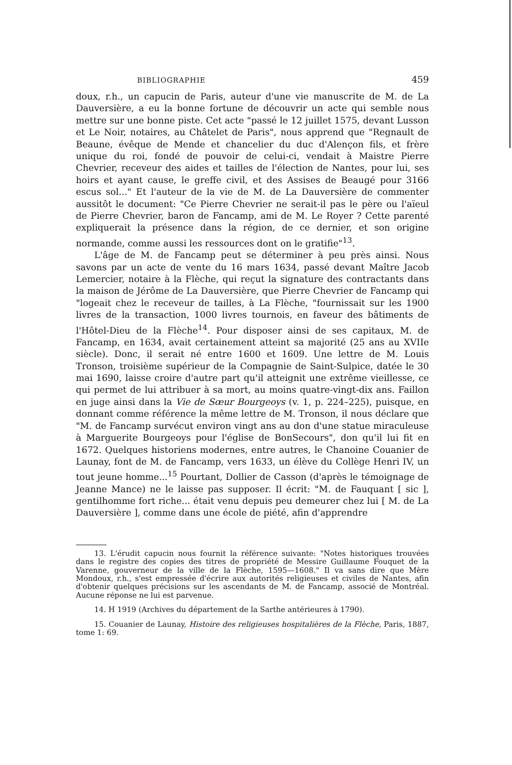BIBLIOGRAPHIE 459
doux, r.h., un capucin de Paris, auteur d'une vie manuscrite de M. de La Dauversière, a eu la bonne fortune de découvrir un acte qui semble nous mettre sur une bonne piste. Cet acte "passé le 12 juillet 1575, devant Lusson et Le Noir, notaires, au Châtelet de Paris", nous apprend que "Regnault de Beaune, évêque de Mende et chancelier du duc d'Alençon fils, et frère unique du roi, fondé de pouvoir de celui-ci, vendait à Maistre Pierre Chevrier, receveur des aides et tailles de l'élection de Nantes, pour lui, ses hoirs et ayant cause, le greffe civil, et des Assises de Beaugé pour 3166 escus sol..." Et l'auteur de la vie de M. de La Dauversière de commenter aussitôt le document: "Ce Pierre Chevrier ne serait-il pas le père ou l'aïeul de Pierre Chevrier, baron de Fancamp, ami de M. Le Royer ? Cette parenté expliquerait la présence dans la région, de ce dernier, et son origine normande, comme aussi les ressources dont on le gratifie"<sup>13</sup>.
L'âge de M. de Fancamp peut se déterminer à peu près ainsi. Nous savons par un acte de vente du 16 mars 1634, passé devant Maître Jacob Lemercier, notaire à la Flèche, qui reçut la signature des contractants dans la maison de Jérôme de La Dauversière, que Pierre Chevrier de Fancamp qui "logeait chez le receveur de tailles, à La Flèche, "fournissait sur les 1900 livres de la transaction, 1000 livres tournois, en faveur des bâtiments de l'Hôtel-Dieu de la Flèche<sup>14</sup>. Pour disposer ainsi de ses capitaux, M. de Fancamp, en 1634, avait certainement atteint sa majorité (25 ans au XVIIe siècle). Donc, il serait né entre 1600 et 1609. Une lettre de M. Louis Tronson, troisième supérieur de la Compagnie de Saint-Sulpice, datée le 30 mai 1690, laisse croire d'autre part qu'il atteignit une extrême vieillesse, ce qui permet de lui attribuer à sa mort, au moins quatre-vingt-dix ans. Faillon en juge ainsi dans la Vie de Sœur Bourgeoys (v. 1, p. 224–225), puisque, en donnant comme référence la même lettre de M. Tronson, il nous déclare que "M. de Fancamp survécut environ vingt ans au don d'une statue miraculeuse à Marguerite Bourgeoys pour l'église de BonSecours", don qu'il lui fit en 1672. Quelques historiens modernes, entre autres, le Chanoine Couanier de Launay, font de M. de Fancamp, vers 1633, un élève du Collège Henri IV, un tout jeune homme...<sup>15</sup> Pourtant, Dollier de Casson (d'après le témoignage de Jeanne Mance) ne le laisse pas supposer. Il écrit: "M. de Fauquant [ sic ], gentilhomme fort riche... était venu depuis peu demeurer chez lui [ M. de La Dauversière ], comme dans une école de piété, afin d'apprendre
13. L'érudit capucin nous fournit la référence suivante: "Notes historiques trouvées dans le registre des copies des titres de propriété de Messire Guillaume Fouquet de la Varenne, gouverneur de la ville de la Flèche, 1595—1608." Il va sans dire que Mère Mondoux, r.h., s'est empressée d'écrire aux autorités religieuses et civiles de Nantes, afin d'obtenir quelques précisions sur les ascendants de M. de Fancamp, associé de Montréal. Aucune réponse ne lui est parvenue.
14. H 1919 (Archives du département de la Sarthe antérieures à 1790).
15. Couanier de Launay, Histoire des religieuses hospitalières de la Flèche, Paris, 1887, tome 1: 69.